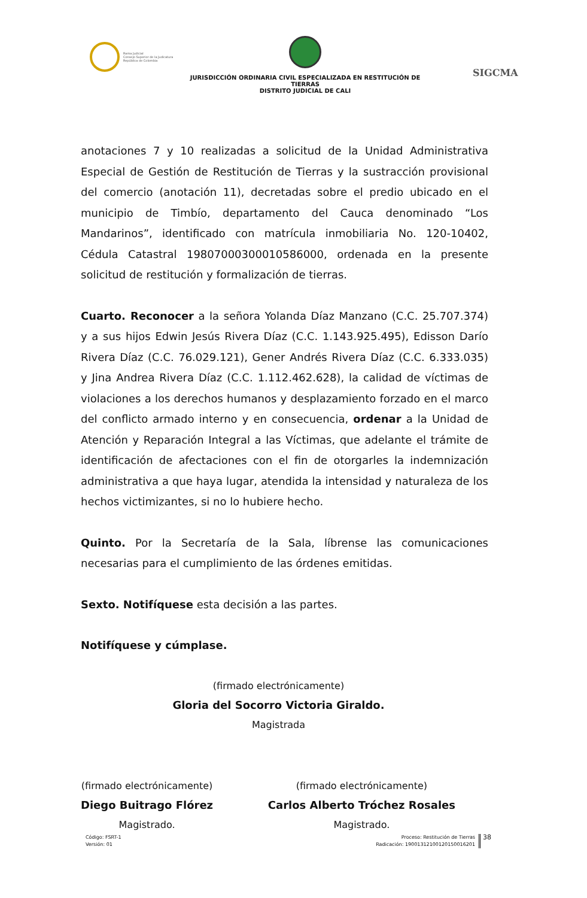Rama Judicial
Consejo Superior de la Judicatura
República de Colombia
JURISDICCIÓN ORDINARIA CIVIL ESPECIALIZADA EN RESTITUCIÓN DE TIERRAS
DISTRITO JUDICIAL DE CALI
SIGCMA
anotaciones 7 y 10 realizadas a solicitud de la Unidad Administrativa Especial de Gestión de Restitución de Tierras y la sustracción provisional del comercio (anotación 11), decretadas sobre el predio ubicado en el municipio de Timbío, departamento del Cauca denominado “Los Mandarinos”, identificado con matrícula inmobiliaria No. 120-10402, Cédula Catastral 19807000300010586000, ordenada en la presente solicitud de restitución y formalización de tierras.
Cuarto. Reconocer a la señora Yolanda Díaz Manzano (C.C. 25.707.374) y a sus hijos Edwin Jesús Rivera Díaz (C.C. 1.143.925.495), Edisson Darío Rivera Díaz (C.C. 76.029.121), Gener Andrés Rivera Díaz (C.C. 6.333.035) y Jina Andrea Rivera Díaz (C.C. 1.112.462.628), la calidad de víctimas de violaciones a los derechos humanos y desplazamiento forzado en el marco del conflicto armado interno y en consecuencia, ordenar a la Unidad de Atención y Reparación Integral a las Víctimas, que adelante el trámite de identificación de afectaciones con el fin de otorgarles la indemnización administrativa a que haya lugar, atendida la intensidad y naturaleza de los hechos victimizantes, si no lo hubiere hecho.
Quinto. Por la Secretaría de la Sala, líbrense las comunicaciones necesarias para el cumplimiento de las órdenes emitidas.
Sexto. Notifíquese esta decisión a las partes.
Notifíquese y cúmplase.
(firmado electrónicamente)
Gloria del Socorro Victoria Giraldo.
Magistrada
(firmado electrónicamente)
Diego Buitrago Flórez
Magistrado.
(firmado electrónicamente)
Carlos Alberto Tróchez Rosales
Magistrado.
Código: FSRT-1
Versión: 01
Proceso: Restitución de Tierras
Radicación: 19001312100120150016201
38